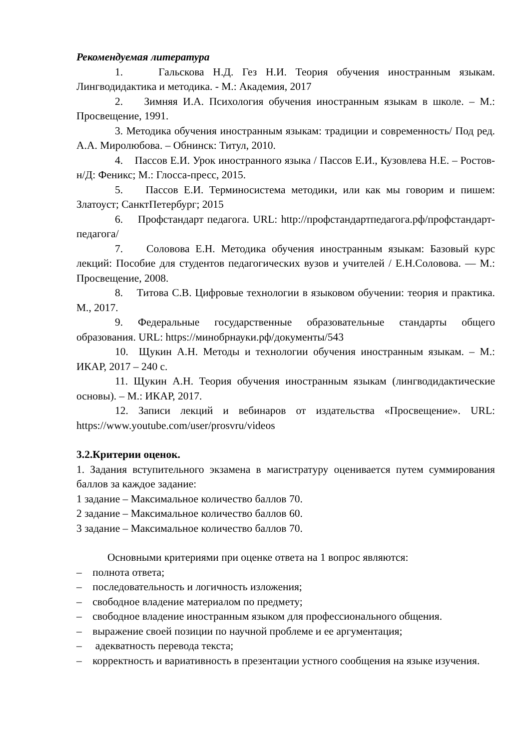Рекомендуемая литература
1. Гальскова Н.Д. Гез Н.И. Теория обучения иностранным языкам. Лингводидактика и методика. - М.: Академия, 2017
2. Зимняя И.А. Психология обучения иностранным языкам в школе. – М.: Просвещение, 1991.
3. Методика обучения иностранным языкам: традиции и современность/ Под ред. А.А. Миролюбова. – Обнинск: Титул, 2010.
4. Пассов Е.И. Урок иностранного языка / Пассов Е.И., Кузовлева Н.Е. – Ростов-н/Д: Феникс; М.: Глосса-пресс, 2015.
5. Пассов Е.И. Терминосистема методики, или как мы говорим и пишем: Златоуст; СанктПетербург; 2015
6. Профстандарт педагога. URL: http://профстандартпедагога.рф/профстандарт-педагога/
7. Соловова Е.Н. Методика обучения иностранным языкам: Базовый курс лекций: Пособие для студентов педагогических вузов и учителей / Е.Н.Соловова. — М.: Просвещение, 2008.
8. Титова С.В. Цифровые технологии в языковом обучении: теория и практика. М., 2017.
9. Федеральные государственные образовательные стандарты общего образования. URL: https://минобрнауки.рф/документы/543
10. Щукин А.Н. Методы и технологии обучения иностранным языкам. – М.: ИКАР, 2017 – 240 с.
11. Щукин А.Н. Теория обучения иностранным языкам (лингводидактические основы). – М.: ИКАР, 2017.
12. Записи лекций и вебинаров от издательства «Просвещение». URL: https://www.youtube.com/user/prosvru/videos
3.2.Критерии оценок.
1. Задания вступительного экзамена в магистратуру оценивается путем суммирования баллов за каждое задание:
1 задание – Максимальное количество баллов 70.
2 задание – Максимальное количество баллов 60.
3 задание – Максимальное количество баллов 70.
Основными критериями при оценке ответа на 1 вопрос являются:
– полнота ответа;
– последовательность и логичность изложения;
– свободное владение материалом по предмету;
– свободное владение иностранным языком для профессионального общения.
– выражение своей позиции по научной проблеме и ее аргументация;
– адекватность перевода текста;
– корректность и вариативность в презентации устного сообщения на языке изучения.